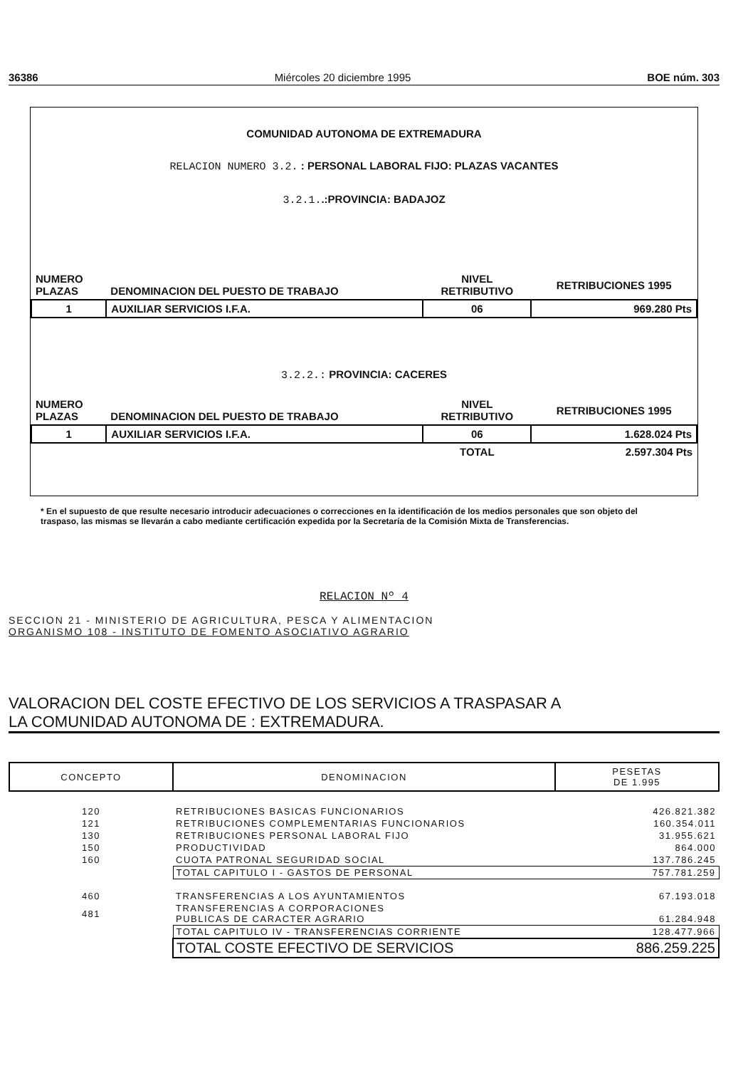36386 Miércoles 20 diciembre 1995 BOE núm. 303
COMUNIDAD AUTONOMA DE EXTREMADURA
RELACION NUMERO 3.2. : PERSONAL LABORAL FIJO: PLAZAS VACANTES
3.2.1..:PROVINCIA: BADAJOZ
| NUMERO PLAZAS | DENOMINACION DEL PUESTO DE TRABAJO | NIVEL RETRIBUTIVO | RETRIBUCIONES 1995 |
| --- | --- | --- | --- |
| 1 | AUXILIAR SERVICIOS I.F.A. | 06 | 969.280 Pts |
3.2.2.: PROVINCIA: CACERES
| NUMERO PLAZAS | DENOMINACION DEL PUESTO DE TRABAJO | NIVEL RETRIBUTIVO | RETRIBUCIONES 1995 |
| --- | --- | --- | --- |
| 1 | AUXILIAR SERVICIOS I.F.A. | 06 | 1.628.024 Pts |
| | | TOTAL | 2.597.304 Pts |
* En el supuesto de que resulte necesario introducir adecuaciones o correcciones en la identificación de los medios personales que son objeto del traspaso, las mismas se llevarán a cabo mediante certificación expedida por la Secretaría de la Comisión Mixta de Transferencias.
RELACION Nº 4
SECCION 21 - MINISTERIO DE AGRICULTURA, PESCA Y ALIMENTACION
ORGANISMO 108 - INSTITUTO DE FOMENTO ASOCIATIVO AGRARIO
VALORACION DEL COSTE EFECTIVO DE LOS SERVICIOS A TRASPASAR A
LA COMUNIDAD AUTONOMA DE : EXTREMADURA.
| CONCEPTO | DENOMINACION | PESETAS DE 1.995 |
| --- | --- | --- |
| 120 | RETRIBUCIONES BASICAS FUNCIONARIOS | 426.821.382 |
| 121 | RETRIBUCIONES COMPLEMENTARIAS FUNCIONARIOS | 160.354.011 |
| 130 | RETRIBUCIONES PERSONAL LABORAL FIJO | 31.955.621 |
| 150 | PRODUCTIVIDAD | 864.000 |
| 160 | CUOTA PATRONAL SEGURIDAD SOCIAL | 137.786.245 |
| | TOTAL CAPITULO I - GASTOS DE PERSONAL | 757.781.259 |
| 460 | TRANSFERENCIAS A LOS AYUNTAMIENTOS | 67.193.018 |
| 481 | TRANSFERENCIAS A CORPORACIONES PUBLICAS DE CARACTER AGRARIO | 61.284.948 |
| | TOTAL CAPITULO IV - TRANSFERENCIAS CORRIENTE | 128.477.966 |
| | TOTAL COSTE EFECTIVO DE SERVICIOS | 886.259.225 |